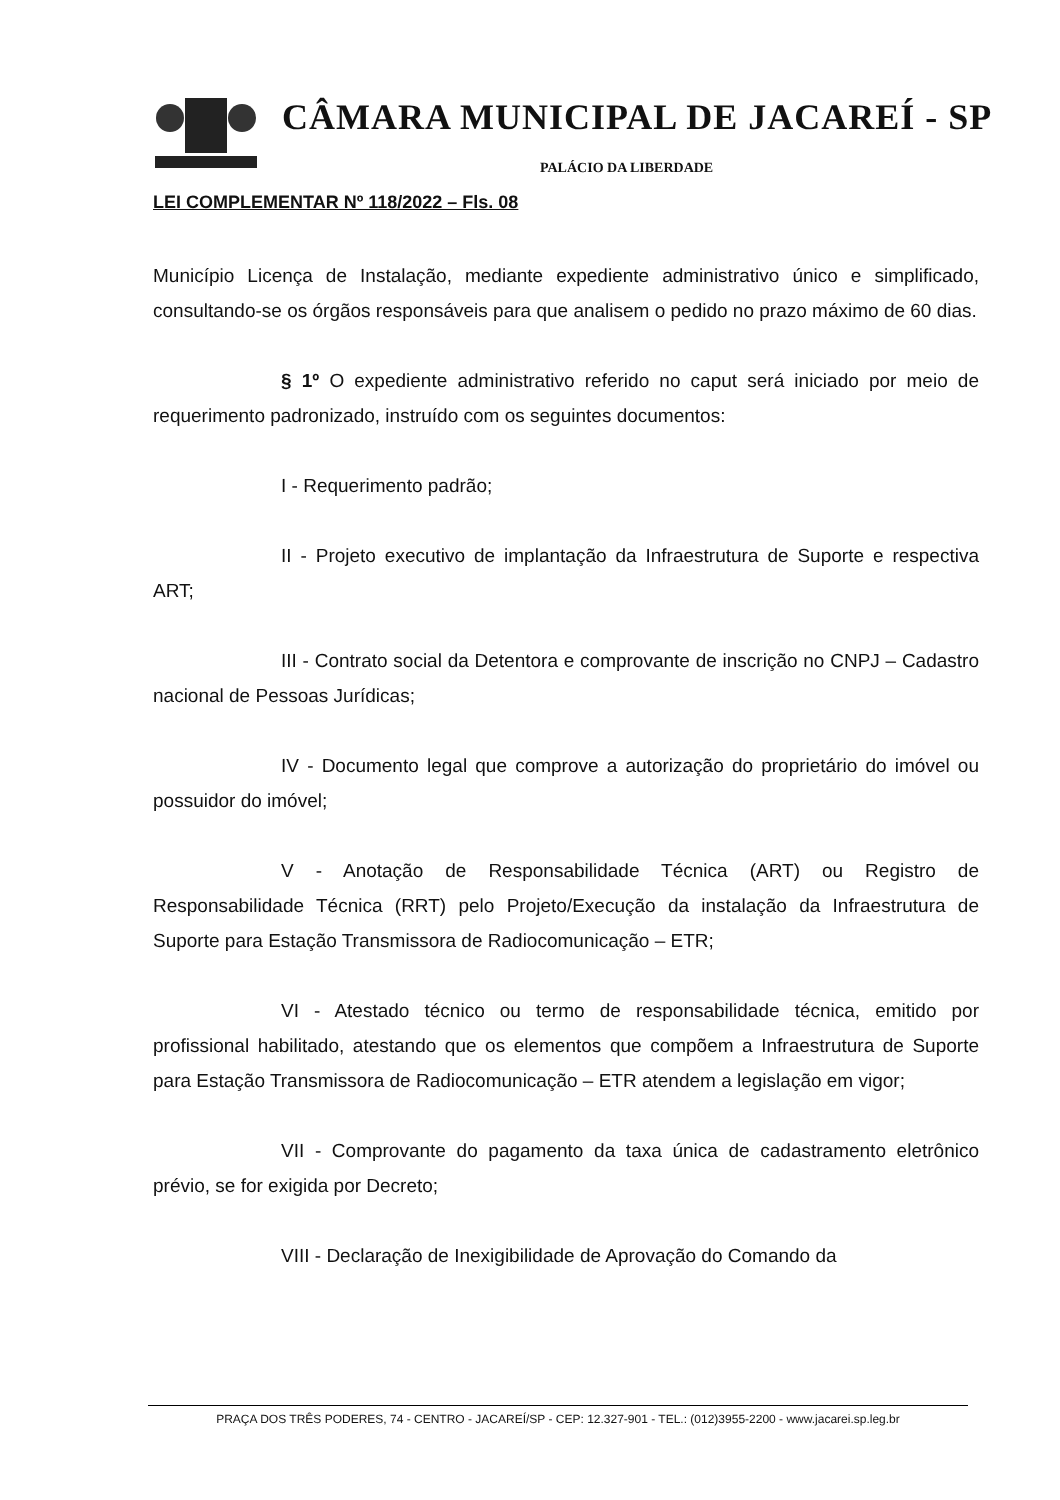CÂMARA MUNICIPAL DE JACAREÍ - SP
PALÁCIO DA LIBERDADE
LEI COMPLEMENTAR Nº 118/2022 – Fls. 08
Município Licença de Instalação, mediante expediente administrativo único e simplificado, consultando-se os órgãos responsáveis para que analisem o pedido no prazo máximo de 60 dias.
§ 1º O expediente administrativo referido no caput será iniciado por meio de requerimento padronizado, instruído com os seguintes documentos:
I - Requerimento padrão;
II - Projeto executivo de implantação da Infraestrutura de Suporte e respectiva ART;
III - Contrato social da Detentora e comprovante de inscrição no CNPJ – Cadastro nacional de Pessoas Jurídicas;
IV - Documento legal que comprove a autorização do proprietário do imóvel ou possuidor do imóvel;
V - Anotação de Responsabilidade Técnica (ART) ou Registro de Responsabilidade Técnica (RRT) pelo Projeto/Execução da instalação da Infraestrutura de Suporte para Estação Transmissora de Radiocomunicação – ETR;
VI - Atestado técnico ou termo de responsabilidade técnica, emitido por profissional habilitado, atestando que os elementos que compõem a Infraestrutura de Suporte para Estação Transmissora de Radiocomunicação – ETR atendem a legislação em vigor;
VII - Comprovante do pagamento da taxa única de cadastramento eletrônico prévio, se for exigida por Decreto;
VIII - Declaração de Inexigibilidade de Aprovação do Comando da
PRAÇA DOS TRÊS PODERES, 74 - CENTRO - JACAREÍ/SP - CEP: 12.327-901 - TEL.: (012)3955-2200 - www.jacarei.sp.leg.br